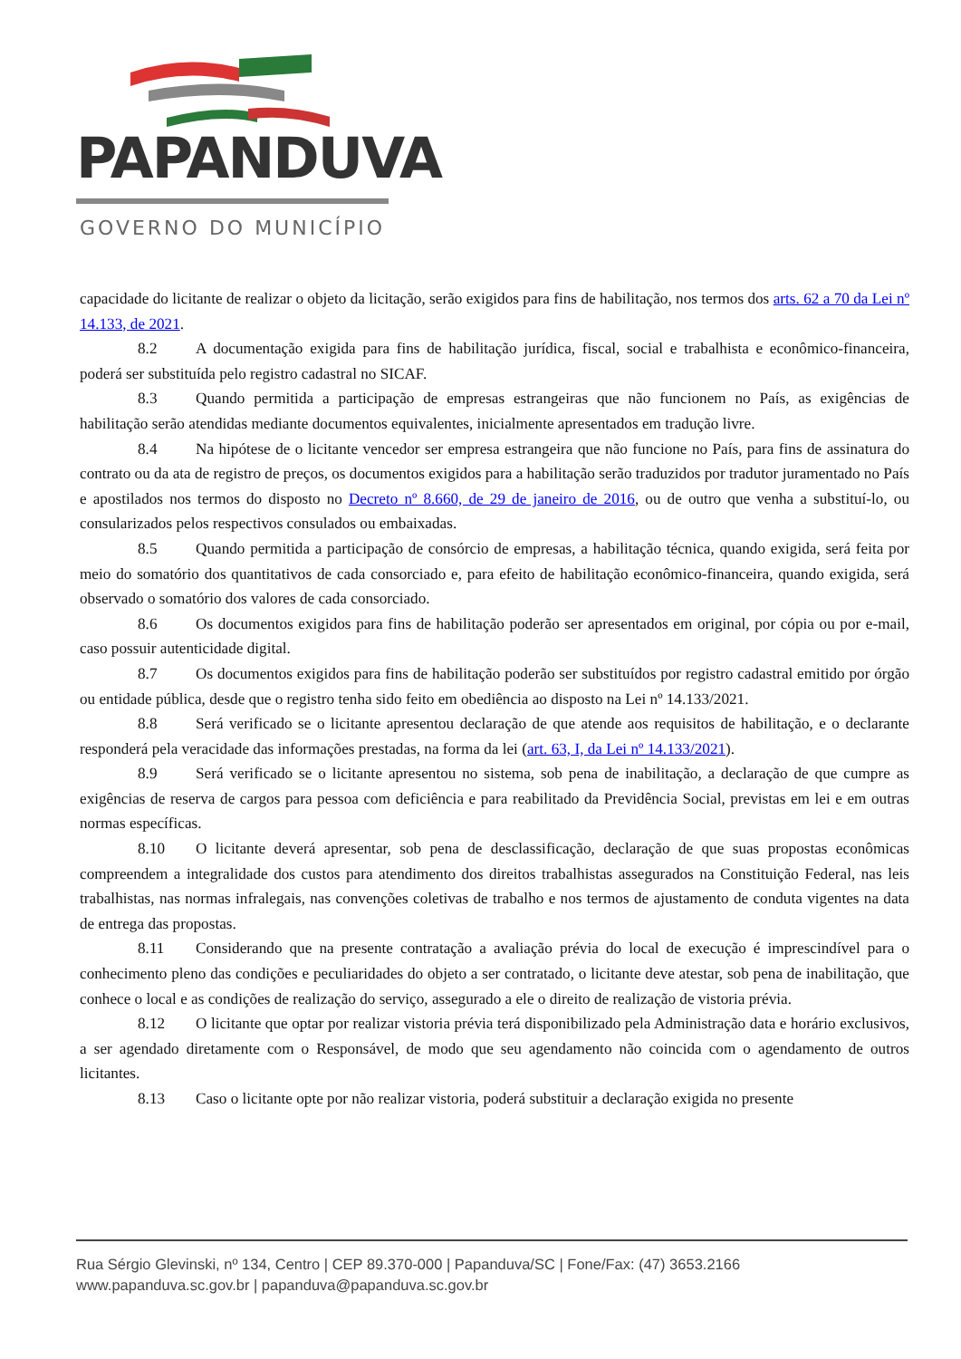PAPANDUVA
GOVERNO DO MUNICÍPIO
capacidade do licitante de realizar o objeto da licitação, serão exigidos para fins de habilitação, nos termos dos arts. 62 a 70 da Lei nº 14.133, de 2021.
8.2 A documentação exigida para fins de habilitação jurídica, fiscal, social e trabalhista e econômico-financeira, poderá ser substituída pelo registro cadastral no SICAF.
8.3 Quando permitida a participação de empresas estrangeiras que não funcionem no País, as exigências de habilitação serão atendidas mediante documentos equivalentes, inicialmente apresentados em tradução livre.
8.4 Na hipótese de o licitante vencedor ser empresa estrangeira que não funcione no País, para fins de assinatura do contrato ou da ata de registro de preços, os documentos exigidos para a habilitação serão traduzidos por tradutor juramentado no País e apostilados nos termos do disposto no Decreto nº 8.660, de 29 de janeiro de 2016, ou de outro que venha a substituí-lo, ou consularizados pelos respectivos consulados ou embaixadas.
8.5 Quando permitida a participação de consórcio de empresas, a habilitação técnica, quando exigida, será feita por meio do somatório dos quantitativos de cada consorciado e, para efeito de habilitação econômico-financeira, quando exigida, será observado o somatório dos valores de cada consorciado.
8.6 Os documentos exigidos para fins de habilitação poderão ser apresentados em original, por cópia ou por e-mail, caso possuir autenticidade digital.
8.7 Os documentos exigidos para fins de habilitação poderão ser substituídos por registro cadastral emitido por órgão ou entidade pública, desde que o registro tenha sido feito em obediência ao disposto na Lei nº 14.133/2021.
8.8 Será verificado se o licitante apresentou declaração de que atende aos requisitos de habilitação, e o declarante responderá pela veracidade das informações prestadas, na forma da lei (art. 63, I, da Lei nº 14.133/2021).
8.9 Será verificado se o licitante apresentou no sistema, sob pena de inabilitação, a declaração de que cumpre as exigências de reserva de cargos para pessoa com deficiência e para reabilitado da Previdência Social, previstas em lei e em outras normas específicas.
8.10 O licitante deverá apresentar, sob pena de desclassificação, declaração de que suas propostas econômicas compreendem a integralidade dos custos para atendimento dos direitos trabalhistas assegurados na Constituição Federal, nas leis trabalhistas, nas normas infralegais, nas convenções coletivas de trabalho e nos termos de ajustamento de conduta vigentes na data de entrega das propostas.
8.11 Considerando que na presente contratação a avaliação prévia do local de execução é imprescindível para o conhecimento pleno das condições e peculiaridades do objeto a ser contratado, o licitante deve atestar, sob pena de inabilitação, que conhece o local e as condições de realização do serviço, assegurado a ele o direito de realização de vistoria prévia.
8.12 O licitante que optar por realizar vistoria prévia terá disponibilizado pela Administração data e horário exclusivos, a ser agendado diretamente com o Responsável, de modo que seu agendamento não coincida com o agendamento de outros licitantes.
8.13 Caso o licitante opte por não realizar vistoria, poderá substituir a declaração exigida no presente
Rua Sérgio Glevinski, nº 134, Centro | CEP 89.370-000 | Papanduva/SC | Fone/Fax: (47) 3653.2166
www.papanduva.sc.gov.br | papanduva@papanduva.sc.gov.br